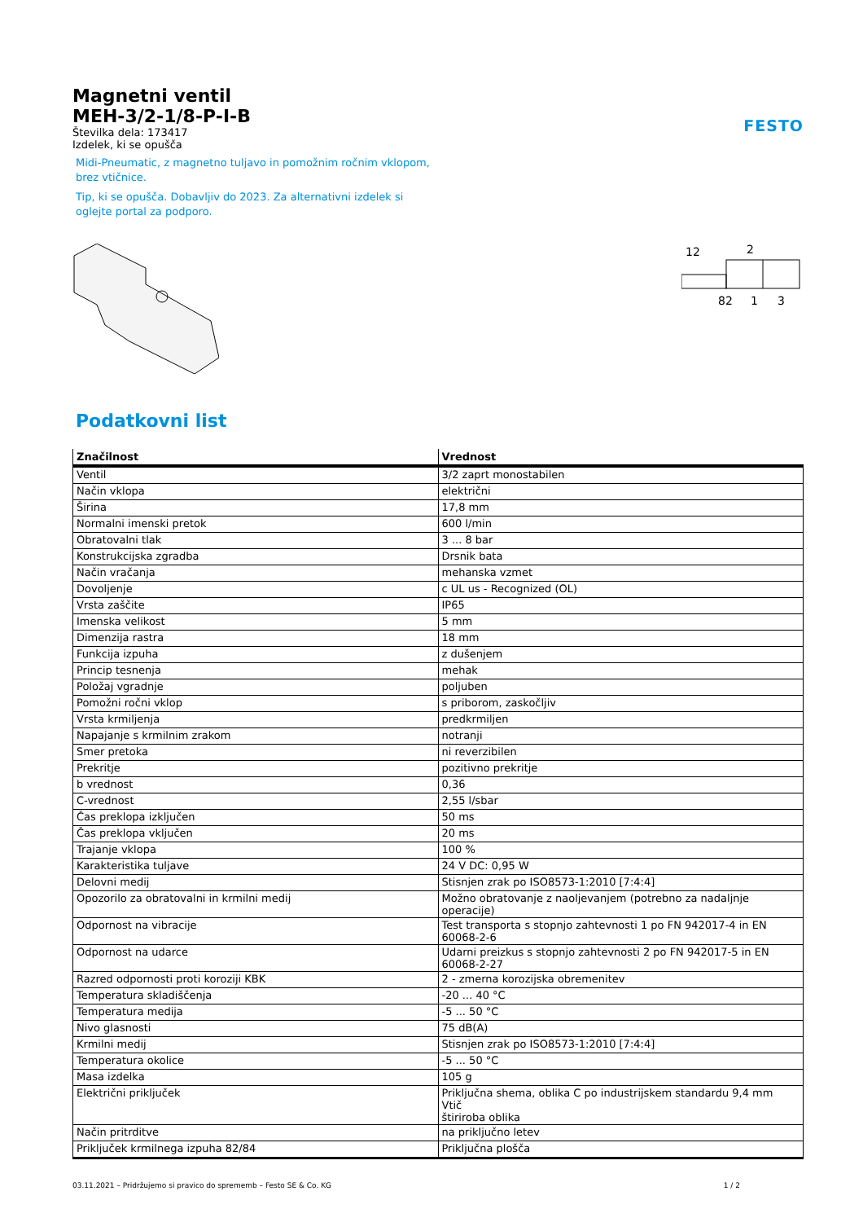Magnetni ventil
MEH-3/2-1/8-P-I-B
Številka dela: 173417
Izdelek, ki se opušča
FESTO
Midi-Pneumatic, z magnetno tuljavo in pomožnim ročnim vklopom, brez vtičnice.
Tip, ki se opušča. Dobavljiv do 2023. Za alternativni izdelek si oglejte portal za podporo.
12
2
82
1
3
Podatkovni list
| Značilnost | Vrednost |
| --- | --- |
| Ventil | 3/2 zaprt monostabilen |
| Način vklopa | električni |
| Širina | 17,8 mm |
| Normalni imenski pretok | 600 l/min |
| Obratovalni tlak | 3 ... 8 bar |
| Konstrukcijska zgradba | Drsnik bata |
| Način vračanja | mehanska vzmet |
| Dovoljenje | c UL us - Recognized (OL) |
| Vrsta zaščite | IP65 |
| Imenska velikost | 5 mm |
| Dimenzija rastra | 18 mm |
| Funkcija izpuha | z dušenjem |
| Princip tesnenja | mehak |
| Položaj vgradnje | poljuben |
| Pomožni ročni vklop | s priborom, zaskočljiv |
| Vrsta krmiljenja | predkrmiljen |
| Napajanje s krmilnim zrakom | notranji |
| Smer pretoka | ni reverzibilen |
| Prekritje | pozitivno prekritje |
| b vrednost | 0,36 |
| C-vrednost | 2,55 l/sbar |
| Čas preklopa izključen | 50 ms |
| Čas preklopa vključen | 20 ms |
| Trajanje vklopa | 100 % |
| Karakteristika tuljave | 24 V DC: 0,95 W |
| Delovni medij | Stisnjen zrak po ISO8573-1:2010 [7:4:4] |
| Opozorilo za obratovalni in krmilni medij | Možno obratovanje z naoljevanjem (potrebno za nadaljnje operacije) |
| Odpornost na vibracije | Test transporta s stopnjo zahtevnosti 1 po FN 942017-4 in EN 60068-2-6 |
| Odpornost na udarce | Udarni preizkus s stopnjo zahtevnosti 2 po FN 942017-5 in EN 60068-2-27 |
| Razred odpornosti proti koroziji KBK | 2 - zmerna korozijska obremenitev |
| Temperatura skladiščenja | -20 ... 40 °C |
| Temperatura medija | -5 ... 50 °C |
| Nivo glasnosti | 75 dB(A) |
| Krmilni medij | Stisnjen zrak po ISO8573-1:2010 [7:4:4] |
| Temperatura okolice | -5 ... 50 °C |
| Masa izdelka | 105 g |
| Električni priključek | Priključna shema, oblika C po industrijskem standardu 9,4 mm Vtič štiriroba oblika |
| Način pritrditve | na priključno letev |
| Priključek krmilnega izpuha 82/84 | Priključna plošča |
03.11.2021 – Pridržujemo si pravico do sprememb – Festo SE & Co. KG 1 / 2